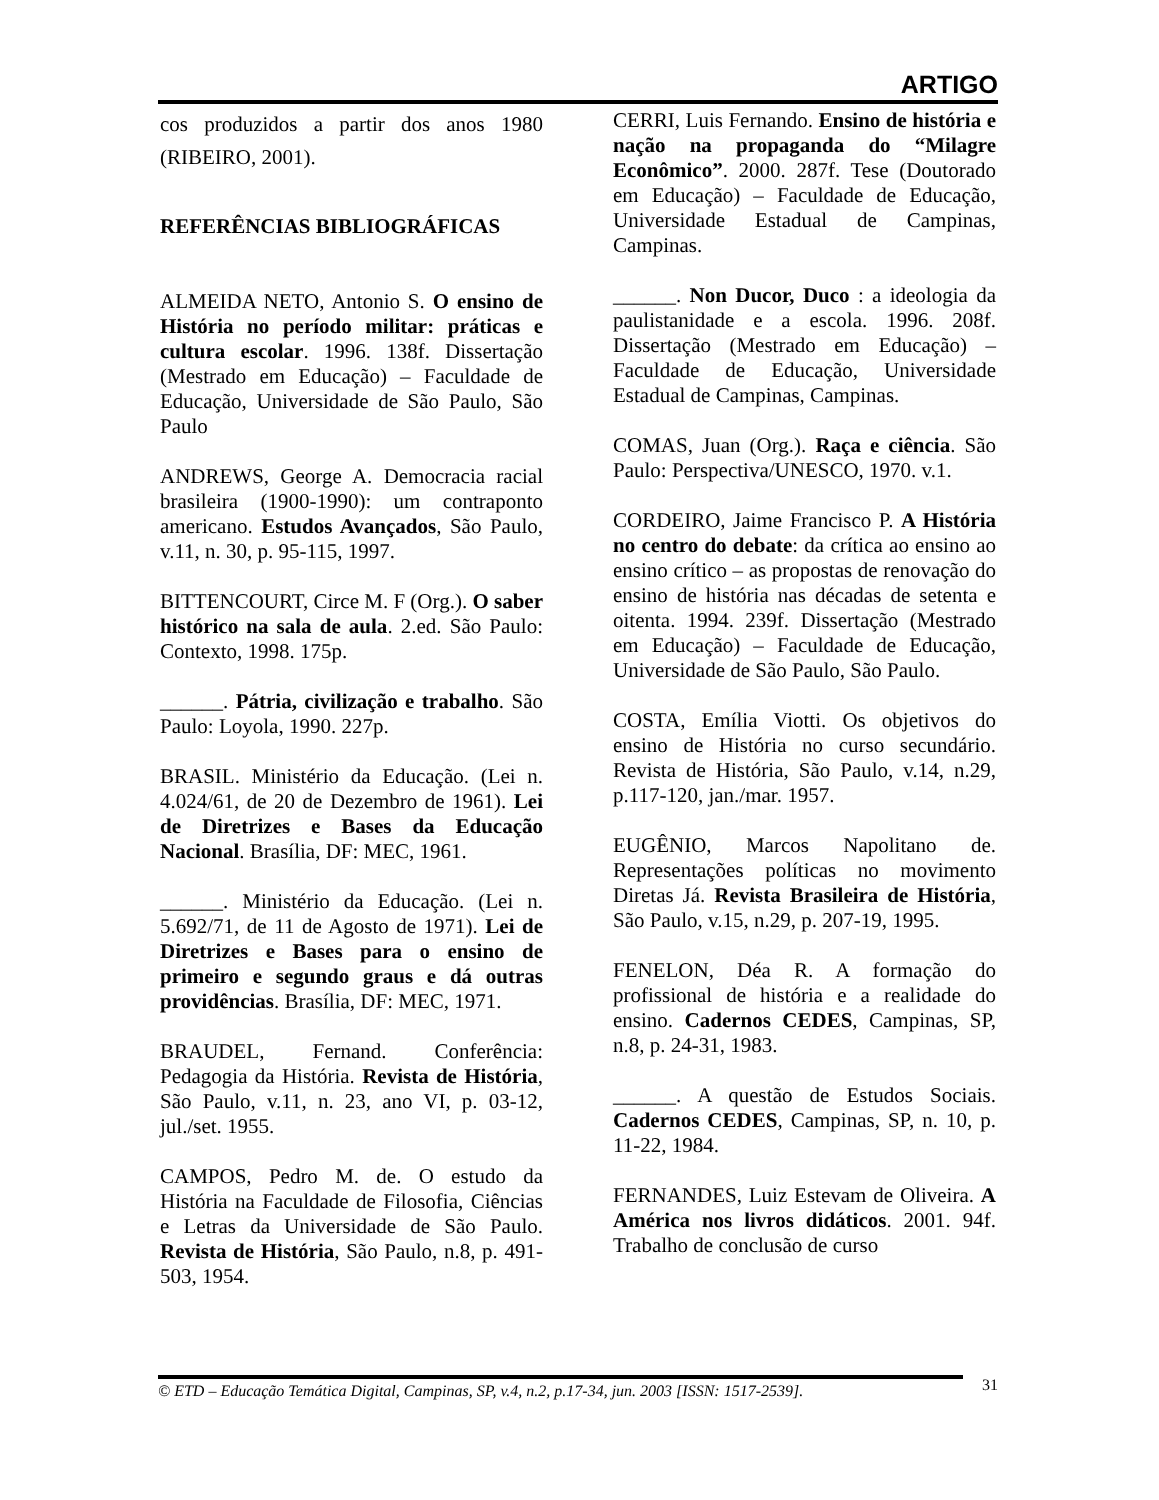ARTIGO
cos produzidos a partir dos anos 1980 (RIBEIRO, 2001).
REFERÊNCIAS BIBLIOGRÁFICAS
ALMEIDA NETO, Antonio S. O ensino de História no período militar: práticas e cultura escolar. 1996. 138f. Dissertação (Mestrado em Educação) – Faculdade de Educação, Universidade de São Paulo, São Paulo
ANDREWS, George A. Democracia racial brasileira (1900-1990): um contraponto americano. Estudos Avançados, São Paulo, v.11, n. 30, p. 95-115, 1997.
BITTENCOURT, Circe M. F (Org.). O saber histórico na sala de aula. 2.ed. São Paulo: Contexto, 1998. 175p.
______. Pátria, civilização e trabalho. São Paulo: Loyola, 1990. 227p.
BRASIL. Ministério da Educação. (Lei n. 4.024/61, de 20 de Dezembro de 1961). Lei de Diretrizes e Bases da Educação Nacional. Brasília, DF: MEC, 1961.
______. Ministério da Educação. (Lei n. 5.692/71, de 11 de Agosto de 1971). Lei de Diretrizes e Bases para o ensino de primeiro e segundo graus e dá outras providências. Brasília, DF: MEC, 1971.
BRAUDEL, Fernand. Conferência: Pedagogia da História. Revista de História, São Paulo, v.11, n. 23, ano VI, p. 03-12, jul./set. 1955.
CAMPOS, Pedro M. de. O estudo da História na Faculdade de Filosofia, Ciências e Letras da Universidade de São Paulo. Revista de História, São Paulo, n.8, p. 491-503, 1954.
CERRI, Luis Fernando. Ensino de história e nação na propaganda do “Milagre Econômico”. 2000. 287f. Tese (Doutorado em Educação) – Faculdade de Educação, Universidade Estadual de Campinas, Campinas.
______. Non Ducor, Duco : a ideologia da paulistanidade e a escola. 1996. 208f. Dissertação (Mestrado em Educação) – Faculdade de Educação, Universidade Estadual de Campinas, Campinas.
COMAS, Juan (Org.). Raça e ciência. São Paulo: Perspectiva/UNESCO, 1970. v.1.
CORDEIRO, Jaime Francisco P. A História no centro do debate: da crítica ao ensino ao ensino crítico – as propostas de renovação do ensino de história nas décadas de setenta e oitenta. 1994. 239f. Dissertação (Mestrado em Educação) – Faculdade de Educação, Universidade de São Paulo, São Paulo.
COSTA, Emília Viotti. Os objetivos do ensino de História no curso secundário. Revista de História, São Paulo, v.14, n.29, p.117-120, jan./mar. 1957.
EUGÊNIO, Marcos Napolitano de. Representações políticas no movimento Diretas Já. Revista Brasileira de História, São Paulo, v.15, n.29, p. 207-19, 1995.
FENELON, Déa R. A formação do profissional de história e a realidade do ensino. Cadernos CEDES, Campinas, SP, n.8, p. 24-31, 1983.
______. A questão de Estudos Sociais. Cadernos CEDES, Campinas, SP, n. 10, p. 11-22, 1984.
FERNANDES, Luiz Estevam de Oliveira. A América nos livros didáticos. 2001. 94f. Trabalho de conclusão de curso
© ETD – Educação Temática Digital, Campinas, SP, v.4, n.2, p.17-34, jun. 2003 [ISSN: 1517-2539]. 31